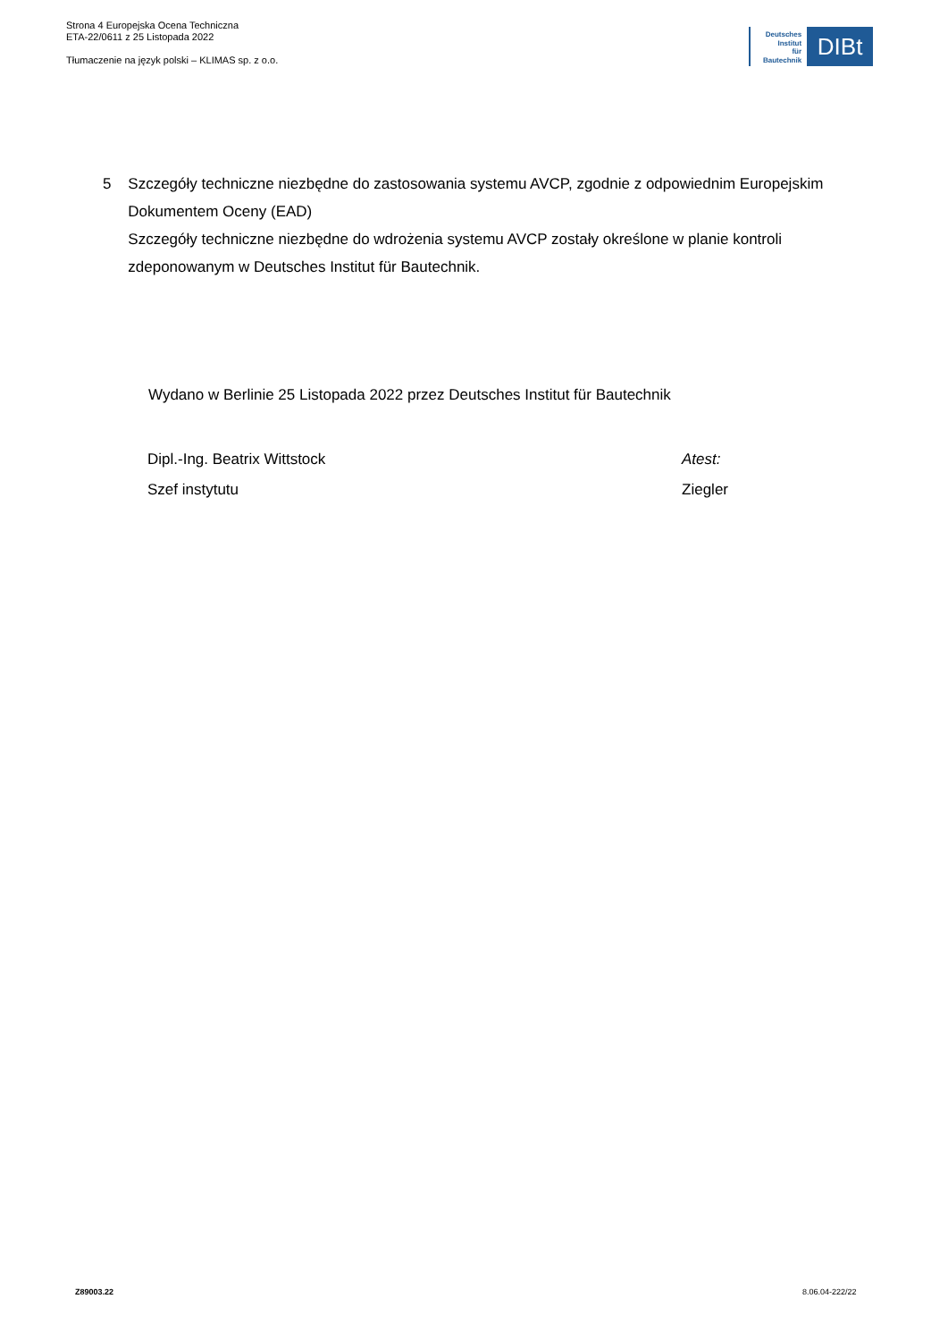Strona 4 Europejska Ocena Techniczna
ETA-22/0611 z 25 Listopada 2022
Tłumaczenie na język polski – KLIMAS sp. z o.o.
Deutsches
Institut
für
Bautechnik
DIBt
5 Szczegóły techniczne niezbędne do zastosowania systemu AVCP, zgodnie z odpowiednim Europejskim Dokumentem Oceny (EAD)
Szczegóły techniczne niezbędne do wdrożenia systemu AVCP zostały określone w planie kontroli zdeponowanym w Deutsches Institut für Bautechnik.
Wydano w Berlinie 25 Listopada 2022 przez Deutsches Institut für Bautechnik
Dipl.-Ing. Beatrix Wittstock
Szef instytutu
Atest:
Ziegler
Z89003.22 8.06.04-222/22